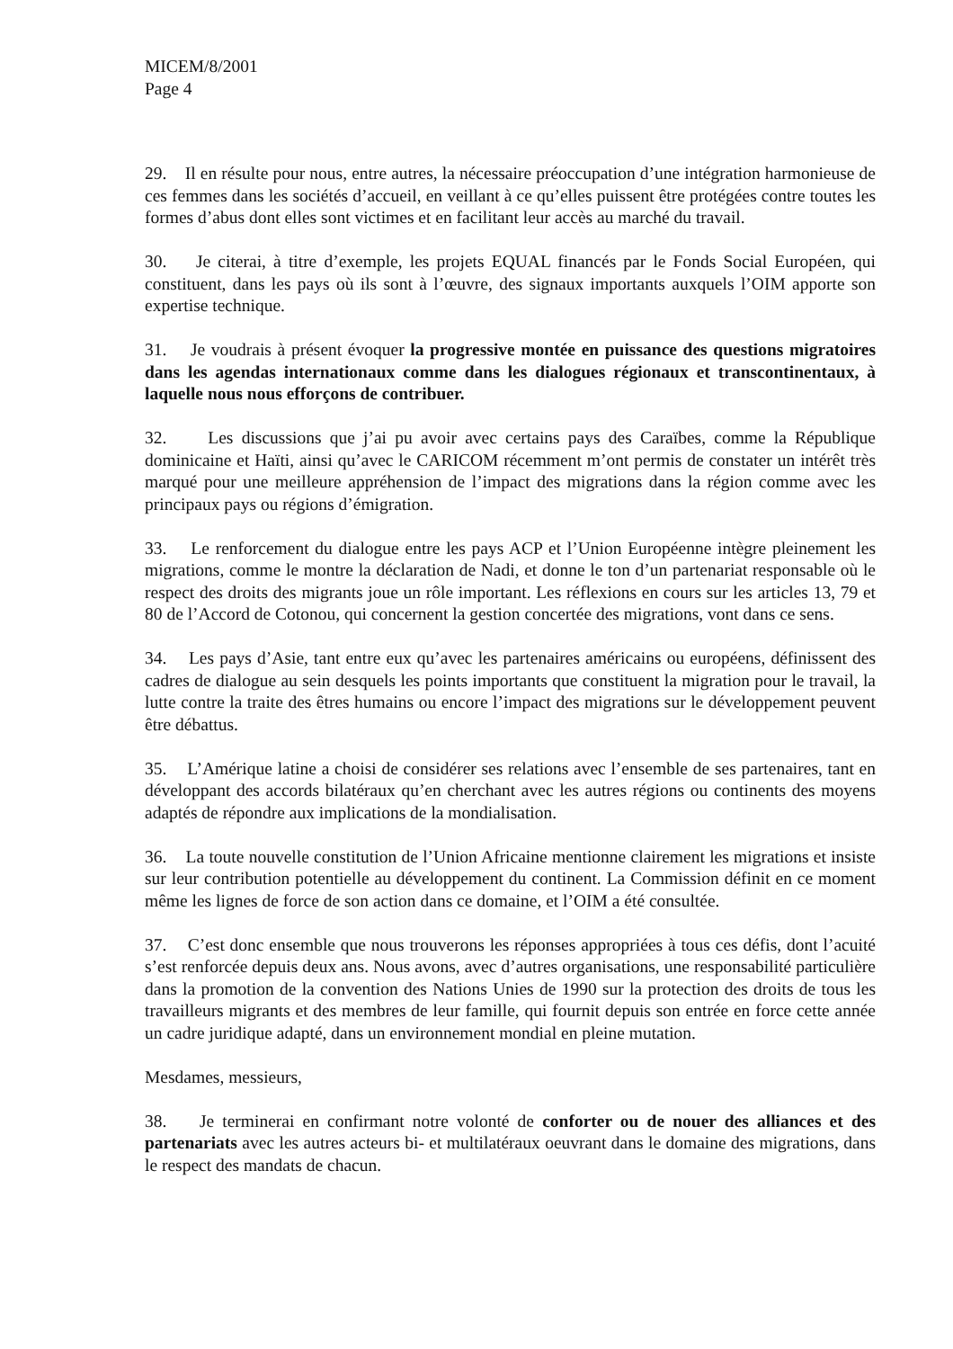MICEM/8/2001
Page 4
29. Il en résulte pour nous, entre autres, la nécessaire préoccupation d’une intégration harmonieuse de ces femmes dans les sociétés d’accueil, en veillant à ce qu’elles puissent être protégées contre toutes les formes d’abus dont elles sont victimes et en facilitant leur accès au marché du travail.
30. Je citerai, à titre d’exemple, les projets EQUAL financés par le Fonds Social Européen, qui constituent, dans les pays où ils sont à l’œuvre, des signaux importants auxquels l’OIM apporte son expertise technique.
31. Je voudrais à présent évoquer la progressive montée en puissance des questions migratoires dans les agendas internationaux comme dans les dialogues régionaux et transcontinentaux, à laquelle nous nous efforçons de contribuer.
32. Les discussions que j’ai pu avoir avec certains pays des Caraïbes, comme la République dominicaine et Haïti, ainsi qu’avec le CARICOM récemment m’ont permis de constater un intérêt très marqué pour une meilleure appréhension de l’impact des migrations dans la région comme avec les principaux pays ou régions d’émigration.
33. Le renforcement du dialogue entre les pays ACP et l’Union Européenne intègre pleinement les migrations, comme le montre la déclaration de Nadi, et donne le ton d’un partenariat responsable où le respect des droits des migrants joue un rôle important. Les réflexions en cours sur les articles 13, 79 et 80 de l’Accord de Cotonou, qui concernent la gestion concertée des migrations, vont dans ce sens.
34. Les pays d’Asie, tant entre eux qu’avec les partenaires américains ou européens, définissent des cadres de dialogue au sein desquels les points importants que constituent la migration pour le travail, la lutte contre la traite des êtres humains ou encore l’impact des migrations sur le développement peuvent être débattus.
35. L’Amérique latine a choisi de considérer ses relations avec l’ensemble de ses partenaires, tant en développant des accords bilatéraux qu’en cherchant avec les autres régions ou continents des moyens adaptés de répondre aux implications de la mondialisation.
36. La toute nouvelle constitution de l’Union Africaine mentionne clairement les migrations et insiste sur leur contribution potentielle au développement du continent. La Commission définit en ce moment même les lignes de force de son action dans ce domaine, et l’OIM a été consultée.
37. C’est donc ensemble que nous trouverons les réponses appropriées à tous ces défis, dont l’acuité s’est renforcée depuis deux ans. Nous avons, avec d’autres organisations, une responsabilité particulière dans la promotion de la convention des Nations Unies de 1990 sur la protection des droits de tous les travailleurs migrants et des membres de leur famille, qui fournit depuis son entrée en force cette année un cadre juridique adapté, dans un environnement mondial en pleine mutation.
Mesdames, messieurs,
38. Je terminerai en confirmant notre volonté de conforter ou de nouer des alliances et des partenariats avec les autres acteurs bi- et multilatéraux oeuvrant dans le domaine des migrations, dans le respect des mandats de chacun.